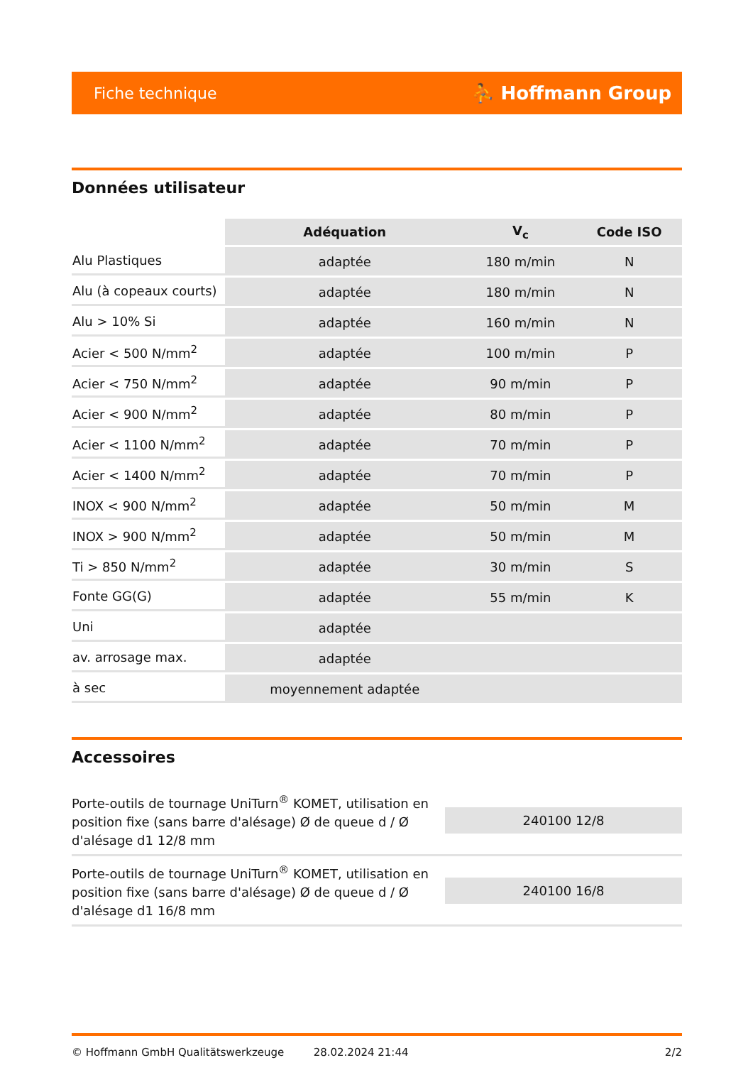Fiche technique ⛹ Hoffmann Group
Données utilisateur
| | Adéquation | V<sub>c</sub> | Code ISO |
| Alu Plastiques | adaptée | 180 m/min | N |
| Alu (à copeaux courts) | adaptée | 180 m/min | N |
| Alu > 10% Si | adaptée | 160 m/min | N |
| Acier < 500 N/mm<sup>2</sup> | adaptée | 100 m/min | P |
| Acier < 750 N/mm<sup>2</sup> | adaptée | 90 m/min | P |
| Acier < 900 N/mm<sup>2</sup> | adaptée | 80 m/min | P |
| Acier < 1100 N/mm<sup>2</sup> | adaptée | 70 m/min | P |
| Acier < 1400 N/mm<sup>2</sup> | adaptée | 70 m/min | P |
| INOX < 900 N/mm<sup>2</sup> | adaptée | 50 m/min | M |
| INOX > 900 N/mm<sup>2</sup> | adaptée | 50 m/min | M |
| Ti > 850 N/mm<sup>2</sup> | adaptée | 30 m/min | S |
| Fonte GG(G) | adaptée | 55 m/min | K |
| Uni | adaptée | | |
| av. arrosage max. | adaptée | | |
| à sec | moyennement adaptée | | |
Accessoires
Porte-outils de tournage UniTurn<sup>®</sup> KOMET, utilisation en position fixe (sans barre d'alésage) Ø de queue d / Ø d'alésage d1 12/8 mm
240100 12/8
Porte-outils de tournage UniTurn<sup>®</sup> KOMET, utilisation en position fixe (sans barre d'alésage) Ø de queue d / Ø d'alésage d1 16/8 mm
240100 16/8
© Hoffmann GmbH Qualitätswerkzeuge 28.02.2024 21:44 2/2